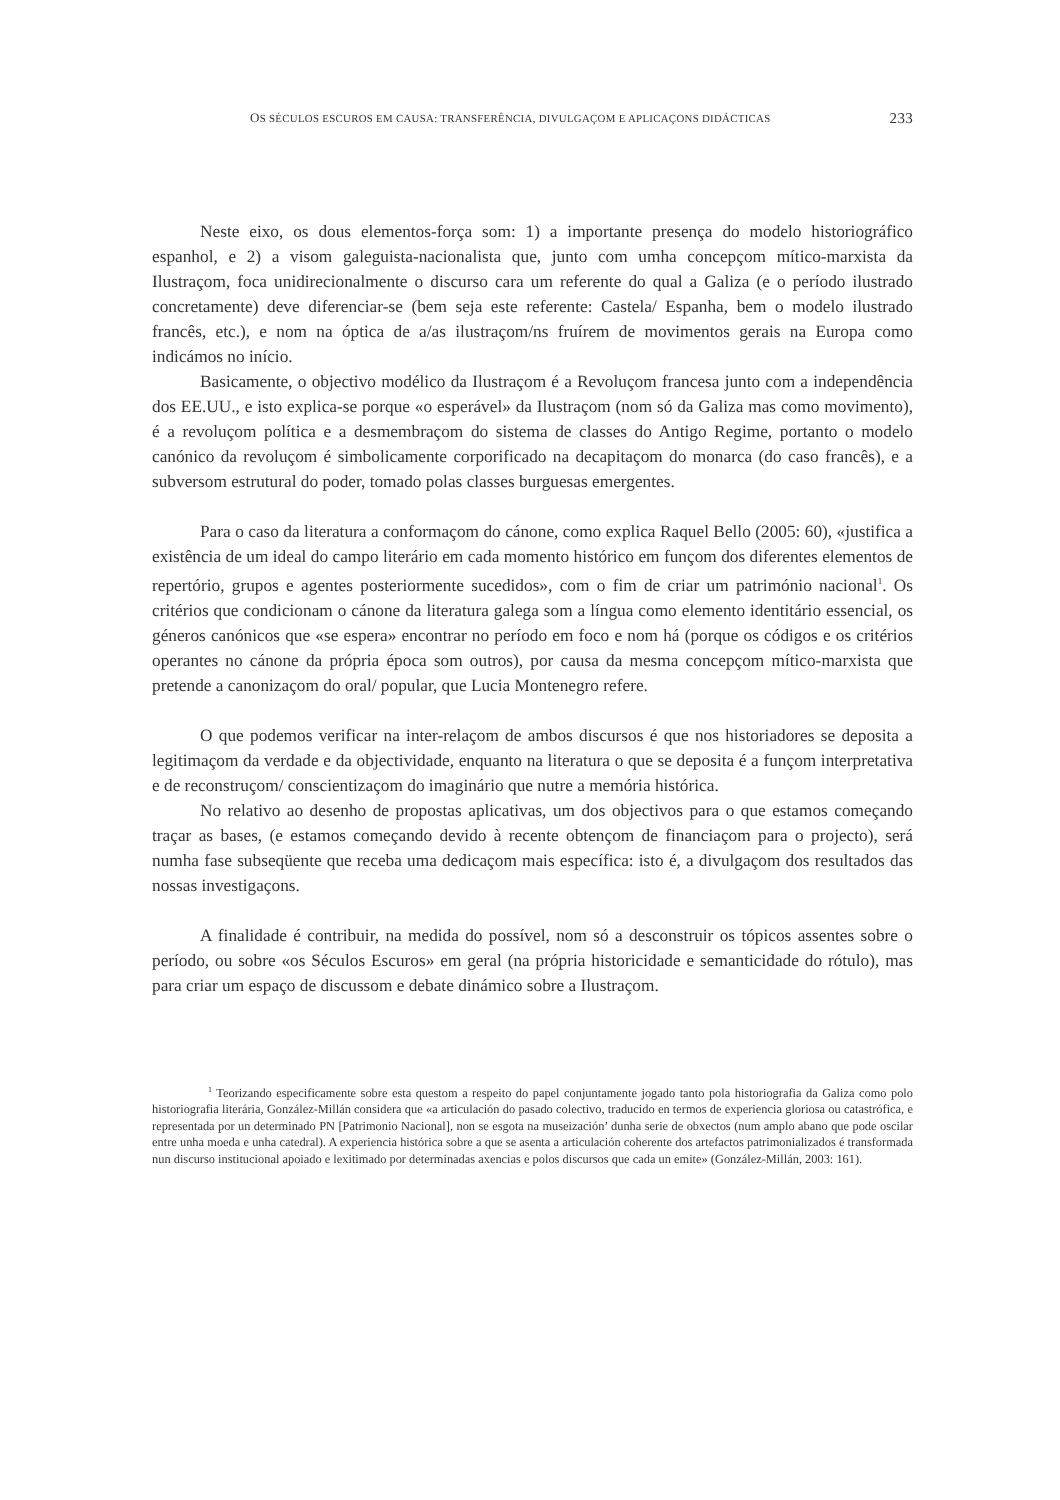OS SÉCULOS ESCUROS EM CAUSA: TRANSFERÊNCIA, DIVULGAÇOM E APLICAÇONS DIDÁCTICAS 233
Neste eixo, os dous elementos-força som: 1) a importante presença do modelo historiográfico espanhol, e 2) a visom galeguista-nacionalista que, junto com umha concepçom mítico-marxista da Ilustraçom, foca unidirecionalmente o discurso cara um referente do qual a Galiza (e o período ilustrado concretamente) deve diferenciar-se (bem seja este referente: Castela/ Espanha, bem o modelo ilustrado francês, etc.), e nom na óptica de a/as ilustraçom/ns fruírem de movimentos gerais na Europa como indicámos no início.
Basicamente, o objectivo modélico da Ilustraçom é a Revoluçom francesa junto com a independência dos EE.UU., e isto explica-se porque «o esperável» da Ilustraçom (nom só da Galiza mas como movimento), é a revoluçom política e a desmembraçom do sistema de classes do Antigo Regime, portanto o modelo canónico da revoluçom é simbolicamente corporificado na decapitaçom do monarca (do caso francês), e a subversom estrutural do poder, tomado polas classes burguesas emergentes.
Para o caso da literatura a conformaçom do cánone, como explica Raquel Bello (2005: 60), «justifica a existência de um ideal do campo literário em cada momento histórico em funçom dos diferentes elementos de repertório, grupos e agentes posteriormente sucedidos», com o fim de criar um património nacional<sup>1</sup>. Os critérios que condicionam o cánone da literatura galega som a língua como elemento identitário essencial, os géneros canónicos que «se espera» encontrar no período em foco e nom há (porque os códigos e os critérios operantes no cánone da própria época som outros), por causa da mesma concepçom mítico-marxista que pretende a canonizaçom do oral/ popular, que Lucia Montenegro refere.
O que podemos verificar na inter-relaçom de ambos discursos é que nos historiadores se deposita a legitimaçom da verdade e da objectividade, enquanto na literatura o que se deposita é a funçom interpretativa e de reconstruçom/ conscientizaçom do imaginário que nutre a memória histórica.
No relativo ao desenho de propostas aplicativas, um dos objectivos para o que estamos começando traçar as bases, (e estamos começando devido à recente obtençom de financiaçom para o projecto), será numha fase subseqüente que receba uma dedicaçom mais específica: isto é, a divulgaçom dos resultados das nossas investigaçons.
A finalidade é contribuir, na medida do possível, nom só a desconstruir os tópicos assentes sobre o período, ou sobre «os Séculos Escuros» em geral (na própria historicidade e semanticidade do rótulo), mas para criar um espaço de discussom e debate dinámico sobre a Ilustraçom.
<sup>1</sup> Teorizando especificamente sobre esta questom a respeito do papel conjuntamente jogado tanto pola historiografia da Galiza como polo historiografia literária, González-Millán considera que «a articulación do pasado colectivo, traducido en termos de experiencia gloriosa ou catastrófica, e representada por un determinado PN [Patrimonio Nacional], non se esgota na museización’ dunha serie de obxectos (num amplo abano que pode oscilar entre unha moeda e unha catedral). A experiencia histórica sobre a que se asenta a articulación coherente dos artefactos patrimonializados é transformada nun discurso institucional apoiado e lexitimado por determinadas axencias e polos discursos que cada un emite» (González-Millán, 2003: 161).